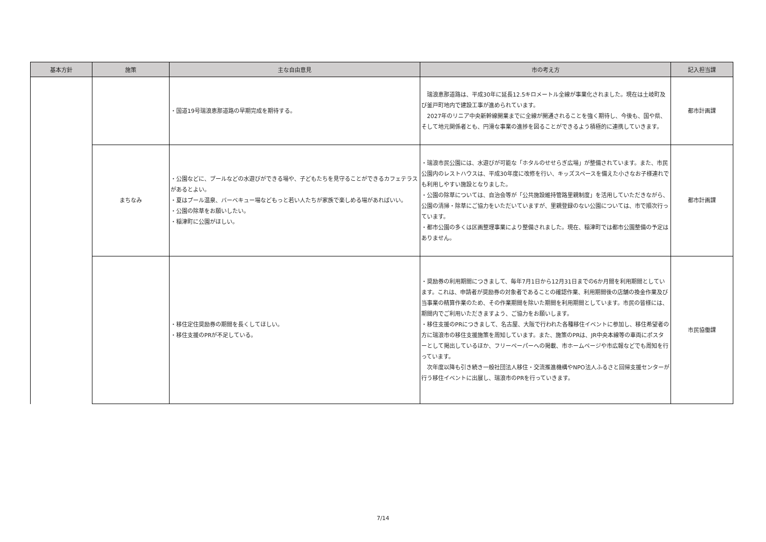| 基本方針 | 施策 | 主な自由意見 | 市の考え方 | 記入担当課 |
| --- | --- | --- | --- | --- |
| | | ・国道19号瑞浪恵那道路の早期完成を期待する。 | 瑞浪恵那道路は、平成30年に延長12.5キロメートル全線が事業化されました。現在は土岐町及び釜戸町地内で建設工事が進められています。 2027年のリニア中央新幹線開業までに全線が開通されることを強く期待し、今後も、国や県、そして地元関係者とも、円滑な事業の進捗を図ることができるよう積極的に連携していきます。 | 都市計画課 |
| | まちなみ | ・公園などに、プールなどの水遊びができる場や、子どもたちを見守ることができるカフェテラスがあるとよい。 ・夏はプール温泉、バーベキュー場などもっと若い人たちが家族で楽しめる場があればいい。 ・公園の除草をお願いしたい。 ・稲津町に公園がほしい。 | ・瑞浪市民公園には、水遊びが可能な「ホタルのせせらぎ広場」が整備されています。また、市民公園内のレストハウスは、平成30年度に改修を行い、キッズスペースを備えた小さなお子様連れでも利用しやすい施設となりました。 ・公園の除草については、自治会等が「公共施設維持管路里親制度」を活用していただきながら、公園の清掃・除草にご協力をいただいていますが、里親登録のない公園については、市で順次行っています。 ・都市公園の多くは区画整理事業により整備されました。現在、稲津町では都市公園整備の予定はありません。 | 都市計画課 |
| | | ・移住定住奨励券の期間を長くしてほしい。 ・移住支援のPRが不足している。 | ・奨励券の利用期間につきまして、毎年7月1日から12月31日までの6か月間を利用期間としています。これは、申請者が奨励券の対象者であることの確認作業、利用期間後の店舗の換金作業及び当事業の精算作業のため、その作業期間を除いた期間を利用期間としています。市民の皆様には、期間内でご利用いただきますよう、ご協力をお願いします。 ・移住支援のPRにつきまして、名古屋、大阪で行われた各種移住イベントに参加し、移住希望者の方に瑞浪市の移住支援施策を周知しています。また、施策のPRは、JR中央本線等の車両にポスターとして掲出しているほか、フリーペーパーへの掲載、市ホームページや市広報などでも周知を行っています。 次年度以降も引き続き一般社団法人移住・交流推進機構やNPO法人ふるさと回帰支援センターが行う移住イベントに出展し、瑞浪市のPRを行っていきます。 | 市民協働課 |
7/14